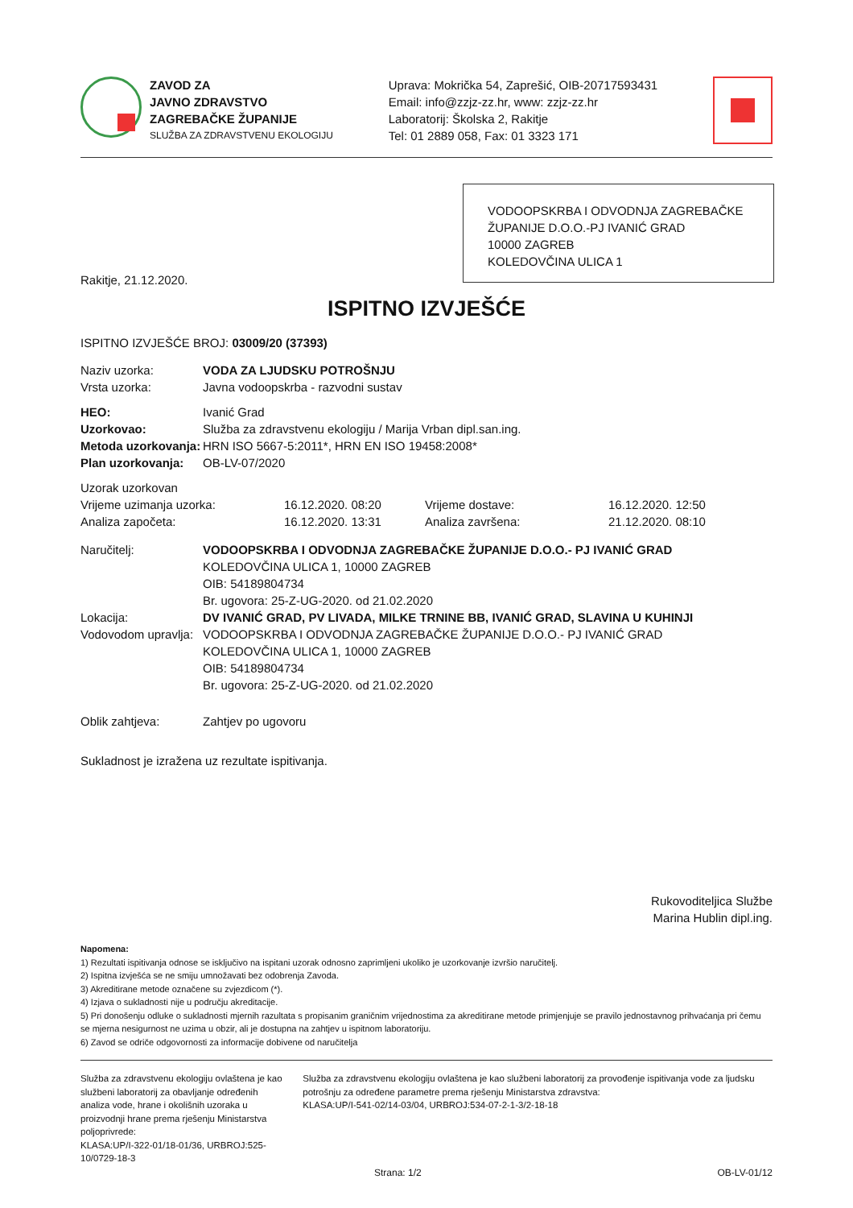ZAVOD ZA
JAVNO ZDRAVSTVO
ZAGREBAČKE ŽUPANIJE
SLUŽBA ZA ZDRAVSTVENU EKOLOGIJU
Uprava: Mokrička 54, Zaprešić, OIB-20717593431
Email: info@zzjz-zz.hr, www: zzjz-zz.hr
Laboratorij: Školska 2, Rakitje
Tel: 01 2889 058, Fax: 01 3323 171
VODOOPSKRBA I ODVODNJA ZAGREBAČKE ŽUPANIJE D.O.O.-PJ IVANIĆ GRAD
10000 ZAGREB
KOLEDOVČINA ULICA 1
Rakitje, 21.12.2020.
ISPITNO IZVJEŠĆE
ISPITNO IZVJEŠĆE BROJ: 03009/20 (37393)
| Naziv uzorka: | VODA ZA LJUDSKU POTROŠNJU |
| Vrsta uzorka: | Javna vodoopskrba - razvodni sustav |
| HEO: | Ivanić Grad |
| Uzorkovao: | Služba za zdravstvenu ekologiju / Marija Vrban dipl.san.ing. |
| Metoda uzorkovanja: | HRN ISO 5667-5:2011*, HRN EN ISO 19458:2008* |
| Plan uzorkovanja: | OB-LV-07/2020 |
| Uzorak uzorkovan | | | |
| Vrijeme uzimanja uzorka: | 16.12.2020. 08:20 | Vrijeme dostave: | 16.12.2020. 12:50 |
| Analiza započeta: | 16.12.2020. 13:31 | Analiza završena: | 21.12.2020. 08:10 |
| Naručitelj: | VODOOPSKRBA I ODVODNJA ZAGREBAČKE ŽUPANIJE D.O.O.- PJ IVANIĆ GRAD KOLEDOVČINA ULICA 1, 10000 ZAGREB OIB: 54189804734 Br. ugovora: 25-Z-UG-2020. od 21.02.2020 |
| Lokacija: | DV IVANIĆ GRAD, PV LIVADA, MILKE TRNINE BB, IVANIĆ GRAD, SLAVINA U KUHINJI |
| Vodovodom upravlja: | VODOOPSKRBA I ODVODNJA ZAGREBAČKE ŽUPANIJE D.O.O.- PJ IVANIĆ GRAD KOLEDOVČINA ULICA 1, 10000 ZAGREB OIB: 54189804734 Br. ugovora: 25-Z-UG-2020. od 21.02.2020 |
| Oblik zahtjeva: | Zahtjev po ugovoru |
Sukladnost je izražena uz rezultate ispitivanja.
Rukovoditeljica Službe
Marina Hublin dipl.ing.
Napomena:
1) Rezultati ispitivanja odnose se isključivo na ispitani uzorak odnosno zaprimljeni ukoliko je uzorkovanje izvršio naručitelj.
2) Ispitna izvješća se ne smiju umnožavati bez odobrenja Zavoda.
3) Akreditirane metode označene su zvjezdicom (*).
4) Izjava o sukladnosti nije u području akreditacije.
5) Pri donošenju odluke o sukladnosti mjernih razultata s propisanim graničnim vrijednostima za akreditirane metode primjenjuje se pravilo jednostavnog prihvaćanja pri čemu se mjerna nesigurnost ne uzima u obzir, ali je dostupna na zahtjev u ispitnom laboratoriju.
6) Zavod se odriče odgovornosti za informacije dobivene od naručitelja
Služba za zdravstvenu ekologiju ovlaštena je kao službeni laboratorij za obavljanje određenih analiza vode, hrane i okolišnih uzoraka u proizvodnji hrane prema rješenju Ministarstva poljoprivrede:
KLASA:UP/I-322-01/18-01/36, URBROJ:525-10/0729-18-3
Služba za zdravstvenu ekologiju ovlaštena je kao službeni laboratorij za provođenje ispitivanja vode za ljudsku potrošnju za određene parametre prema rješenju Ministarstva zdravstva:
KLASA:UP/I-541-02/14-03/04, URBROJ:534-07-2-1-3/2-18-18
Strana: 1/2 OB-LV-01/12